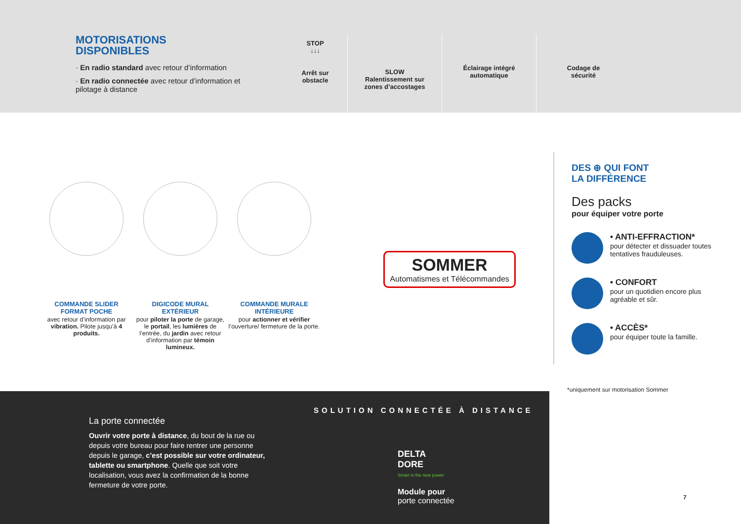MOTORISATIONS
DISPONIBLES
· En radio standard avec retour d’information
· En radio connectée avec retour d’information et pilotage à distance
STOP
↓↓↓
Arrêt sur
obstacle
SLOW
Ralentissement sur
zones d’accostages
Éclairage intégré
automatique
Codage de
sécurité
COMMANDE SLIDER
FORMAT POCHE
avec retour d’information par vibration. Pilote jusqu’à 4 produits.
DIGICODE MURAL
EXTÉRIEUR
pour piloter la porte de garage, le portail, les lumières de l’entrée, du jardin avec retour d’information par témoin lumineux.
COMMANDE MURALE
INTÉRIEURE
pour actionner et vérifier l’ouverture/ fermeture de la porte.
SOMMER Automatismes et Télécommandes
DES ⊕ QUI FONT
LA DIFFÉRENCE
Des packs
pour équiper votre porte
• ANTI-EFFRACTION*
pour détecter et dissuader toutes tentatives frauduleuses.
• CONFORT
pour un quotidien encore plus agréable et sûr.
• ACCÈS*
pour équiper toute la famille.
*uniquement sur motorisation Sommer
La porte connectée
Ouvrir votre porte à distance, du bout de la rue ou depuis votre bureau pour faire rentrer une personne depuis le garage, c’est possible sur votre ordinateur, tablette ou smartphone. Quelle que soit votre localisation, vous avez la confirmation de la bonne fermeture de votre porte.
SOLUTION CONNECTÉE À DISTANCE
DELTA
DORE
Smart is the new power
Module pour
porte connectée
7